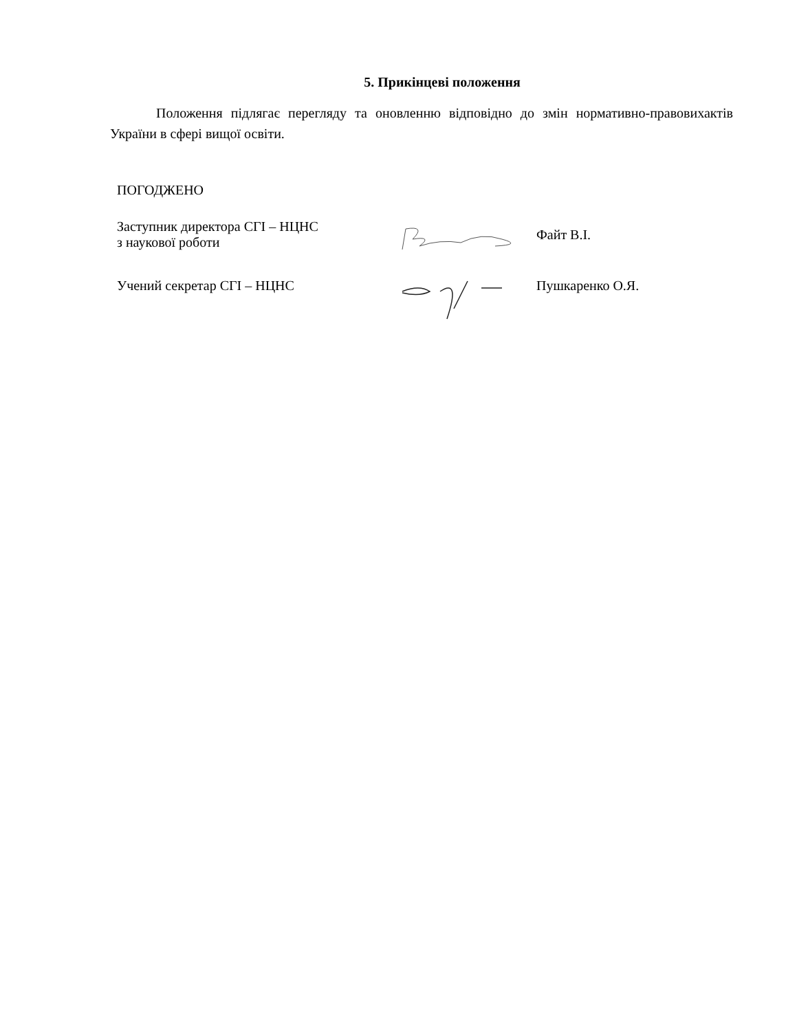5. Прикінцеві положення
Положення підлягає перегляду та оновленню відповідно до змін нормативно-правовихактів України в сфері вищої освіти.
ПОГОДЖЕНО
Заступник директора СГІ – НЦНС
з наукової роботи
Файт В.І.
Учений секретар СГІ – НЦНС Пушкаренко О.Я.